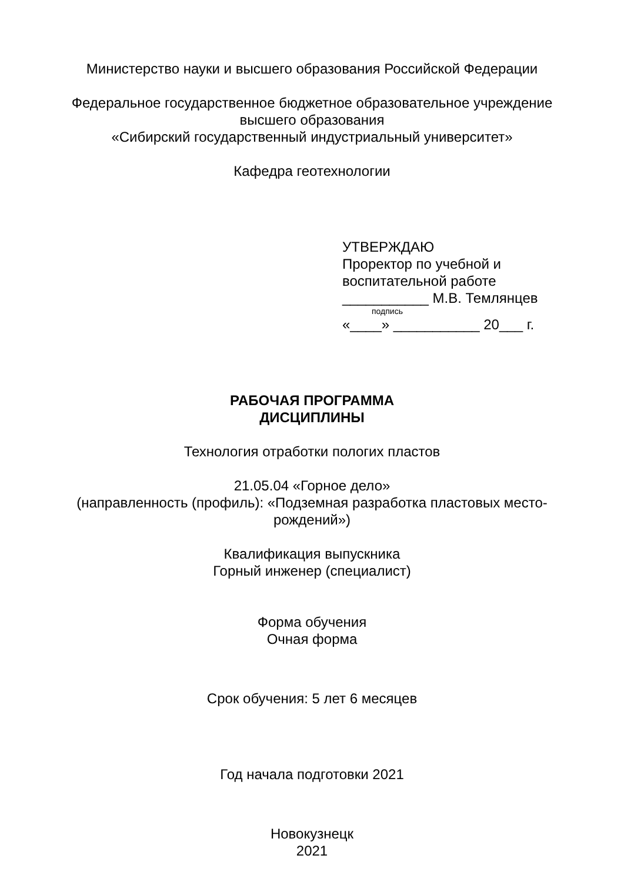Министерство науки и высшего образования Российской Федерации
Федеральное государственное бюджетное образовательное учреждение
высшего образования
«Сибирский государственный индустриальный университет»
Кафедра геотехнологии
УТВЕРЖДАЮ
Проректор по учебной и
воспитательной работе
___________ М.В. Темлянцев
подпись
«____» ___________ 20___ г.
РАБОЧАЯ ПРОГРАММА
ДИСЦИПЛИНЫ
Технология отработки пологих пластов
21.05.04 «Горное дело»
(направленность (профиль): «Подземная разработка пластовых место-
рождений»)
Квалификация выпускника
Горный инженер (специалист)
Форма обучения
Очная форма
Срок обучения: 5 лет 6 месяцев
Год начала подготовки 2021
Новокузнецк
2021